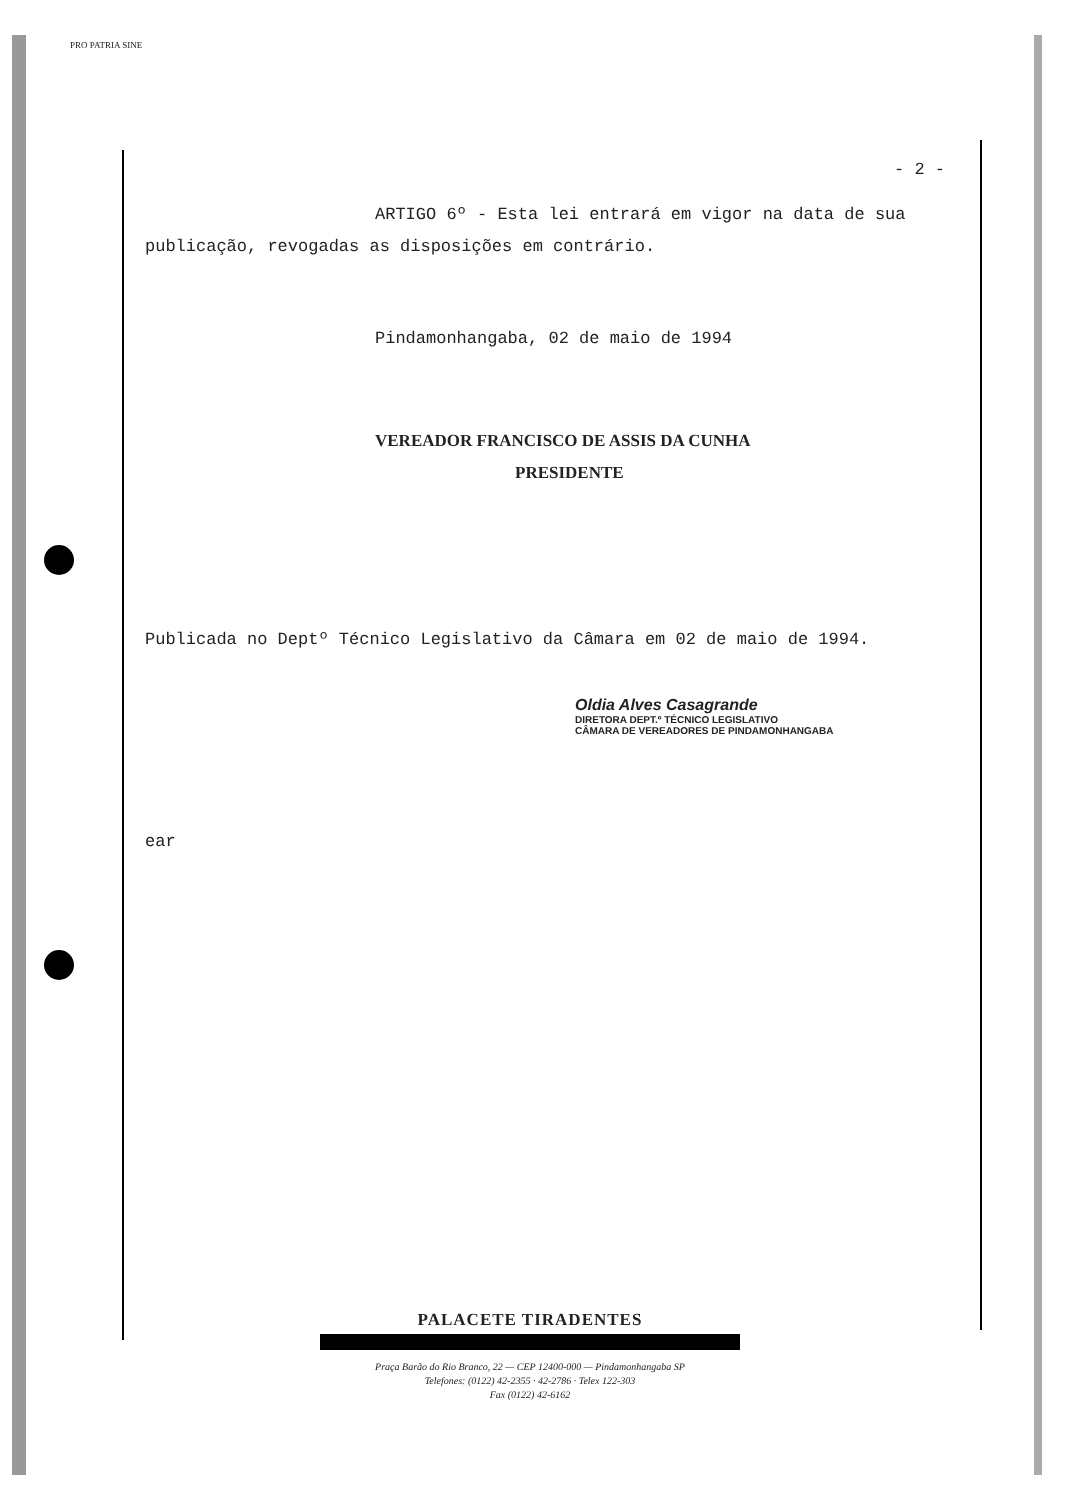PRO PATRIA SINE
- 2 -
ARTIGO 6º - Esta lei entrará em vigor na data de sua publicação, revogadas as disposições em contrário.
Pindamonhangaba, 02 de maio de 1994
VEREADOR FRANCISCO DE ASSIS DA CUNHA
PRESIDENTE
Publicada no Deptº Técnico Legislativo da Câmara em 02 de maio de 1994.
Oldia Alves Casagrande
DIRETORA DEPT.º TÉCNICO LEGISLATIVO
CÂMARA DE VEREADORES DE PINDAMONHANGABA
ear
PALACETE TIRADENTES
Praça Barão do Rio Branco, 22 — CEP 12400-000 — Pindamonhangaba SP
Telefones: (0122) 42-2355 · 42-2786 · Telex 122-303
Fax (0122) 42-6162